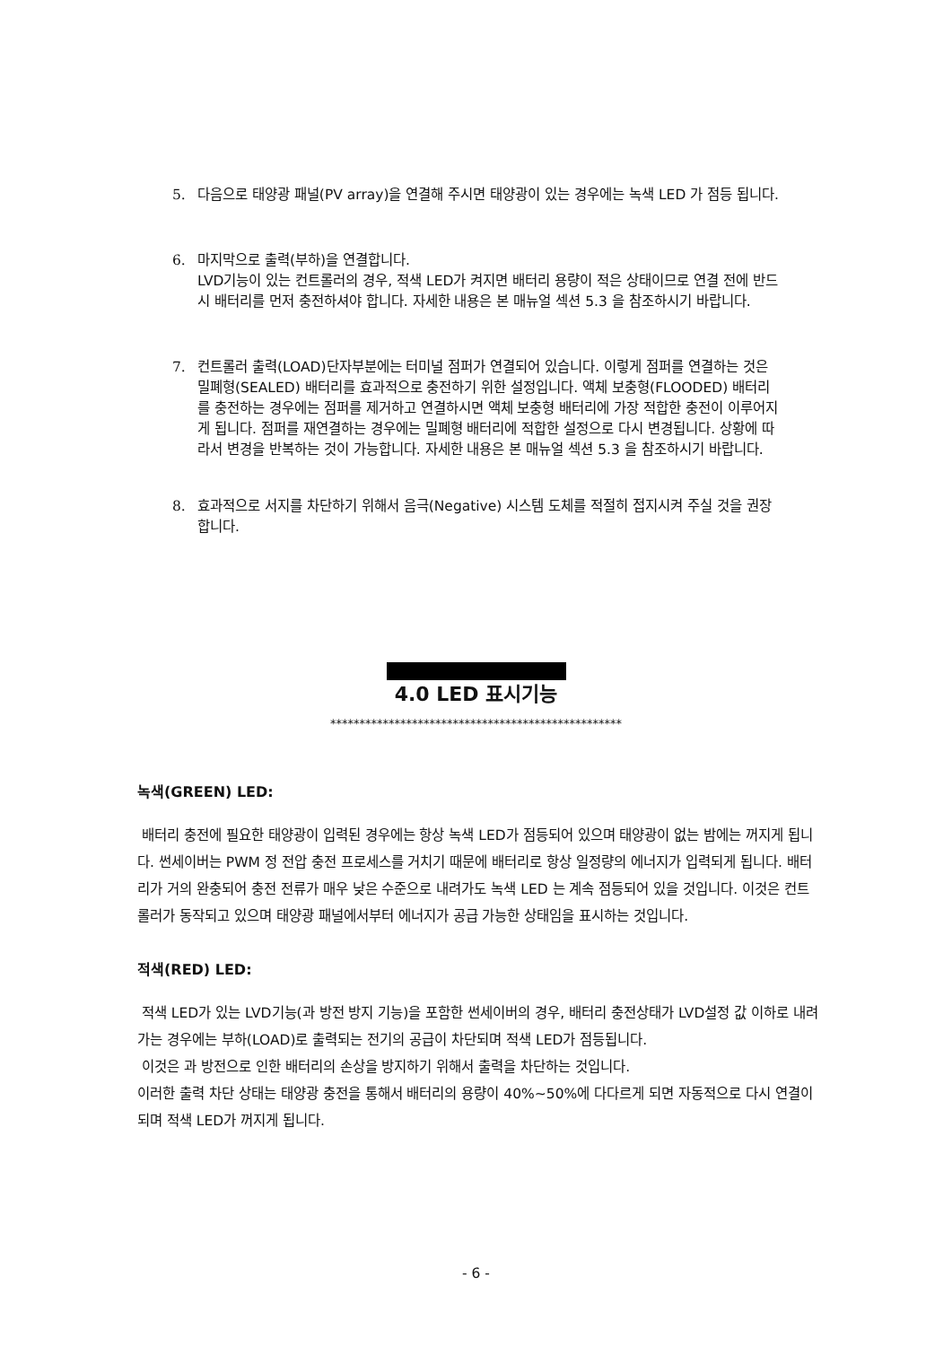5. 다음으로 태양광 패널(PV array)을 연결해 주시면 태양광이 있는 경우에는 녹색 LED 가 점등 됩니다.
6. 마지막으로 출력(부하)을 연결합니다.
LVD기능이 있는 컨트롤러의 경우, 적색 LED가 켜지면 배터리 용량이 적은 상태이므로 연결 전에 반드시 배터리를 먼저 충전하셔야 합니다. 자세한 내용은 본 매뉴얼 섹션 5.3 을 참조하시기 바랍니다.
7. 컨트롤러 출력(LOAD)단자부분에는 터미널 점퍼가 연결되어 있습니다. 이렇게 점퍼를 연결하는 것은 밀폐형(SEALED) 배터리를 효과적으로 충전하기 위한 설정입니다. 액체 보충형(FLOODED) 배터리를 충전하는 경우에는 점퍼를 제거하고 연결하시면 액체 보충형 배터리에 가장 적합한 충전이 이루어지게 됩니다. 점퍼를 재연결하는 경우에는 밀폐형 배터리에 적합한 설정으로 다시 변경됩니다. 상황에 따라서 변경을 반복하는 것이 가능합니다. 자세한 내용은 본 매뉴얼 섹션 5.3 을 참조하시기 바랍니다.
8. 효과적으로 서지를 차단하기 위해서 음극(Negative) 시스템 도체를 적절히 접지시켜 주실 것을 권장합니다.
4.0 LED 표시기능
**************************************************
녹색(GREEN) LED:
배터리 충전에 필요한 태양광이 입력된 경우에는 항상 녹색 LED가 점등되어 있으며 태양광이 없는 밤에는 꺼지게 됩니다. 썬세이버는 PWM 정 전압 충전 프로세스를 거치기 때문에 배터리로 항상 일정량의 에너지가 입력되게 됩니다. 배터리가 거의 완충되어 충전 전류가 매우 낮은 수준으로 내려가도 녹색 LED 는 계속 점등되어 있을 것입니다. 이것은 컨트롤러가 동작되고 있으며 태양광 패널에서부터 에너지가 공급 가능한 상태임을 표시하는 것입니다.
적색(RED) LED:
적색 LED가 있는 LVD기능(과 방전 방지 기능)을 포함한 썬세이버의 경우, 배터리 충전상태가 LVD설정 값 이하로 내려가는 경우에는 부하(LOAD)로 출력되는 전기의 공급이 차단되며 적색 LED가 점등됩니다.
이것은 과 방전으로 인한 배터리의 손상을 방지하기 위해서 출력을 차단하는 것입니다.
이러한 출력 차단 상태는 태양광 충전을 통해서 배터리의 용량이 40%~50%에 다다르게 되면 자동적으로 다시 연결이 되며 적색 LED가 꺼지게 됩니다.
- 6 -